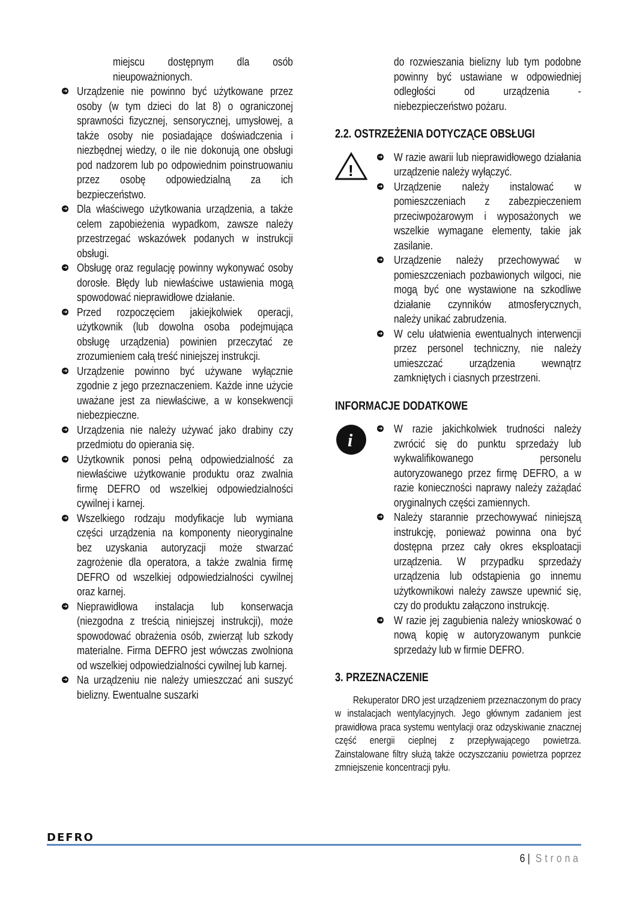miejscu dostępnym dla osób nieupoważnionych.
➜ Urządzenie nie powinno być użytkowane przez osoby (w tym dzieci do lat 8) o ograniczonej sprawności fizycznej, sensorycznej, umysłowej, a także osoby nie posiadające doświadczenia i niezbędnej wiedzy, o ile nie dokonują one obsługi pod nadzorem lub po odpowiednim poinstruowaniu przez osobę odpowiedzialną za ich bezpieczeństwo.
➜ Dla właściwego użytkowania urządzenia, a także celem zapobieżenia wypadkom, zawsze należy przestrzegać wskazówek podanych w instrukcji obsługi.
➜ Obsługę oraz regulację powinny wykonywać osoby dorosłe. Błędy lub niewłaściwe ustawienia mogą spowodować nieprawidłowe działanie.
➜ Przed rozpoczęciem jakiejkolwiek operacji, użytkownik (lub dowolna osoba podejmująca obsługę urządzenia) powinien przeczytać ze zrozumieniem całą treść niniejszej instrukcji.
➜ Urządzenie powinno być używane wyłącznie zgodnie z jego przeznaczeniem. Każde inne użycie uważane jest za niewłaściwe, a w konsekwencji niebezpieczne.
➜ Urządzenia nie należy używać jako drabiny czy przedmiotu do opierania się.
➜ Użytkownik ponosi pełną odpowiedzialność za niewłaściwe użytkowanie produktu oraz zwalnia firmę DEFRO od wszelkiej odpowiedzialności cywilnej i karnej.
➜ Wszelkiego rodzaju modyfikacje lub wymiana części urządzenia na komponenty nieoryginalne bez uzyskania autoryzacji może stwarzać zagrożenie dla operatora, a także zwalnia firmę DEFRO od wszelkiej odpowiedzialności cywilnej oraz karnej.
➜ Nieprawidłowa instalacja lub konserwacja (niezgodna z treścią niniejszej instrukcji), może spowodować obrażenia osób, zwierząt lub szkody materialne. Firma DEFRO jest wówczas zwolniona od wszelkiej odpowiedzialności cywilnej lub karnej.
➜ Na urządzeniu nie należy umieszczać ani suszyć bielizny. Ewentualne suszarki
do rozwieszania bielizny lub tym podobne powinny być ustawiane w odpowiedniej odległości od urządzenia - niebezpieczeństwo pożaru.
2.2. OSTRZEŻENIA DOTYCZĄCE OBSŁUGI
!
➜ W razie awarii lub nieprawidłowego działania urządzenie należy wyłączyć.
➜ Urządzenie należy instalować w pomieszczeniach z zabezpieczeniem przeciwpożarowym i wyposażonych we wszelkie wymagane elementy, takie jak zasilanie.
➜ Urządzenie należy przechowywać w pomieszczeniach pozbawionych wilgoci, nie mogą być one wystawione na szkodliwe działanie czynników atmosferycznych, należy unikać zabrudzenia.
➜ W celu ułatwienia ewentualnych interwencji przez personel techniczny, nie należy umieszczać urządzenia wewnątrz zamkniętych i ciasnych przestrzeni.
INFORMACJE DODATKOWE
i
➜ W razie jakichkolwiek trudności należy zwrócić się do punktu sprzedaży lub wykwalifikowanego personelu autoryzowanego przez firmę DEFRO, a w razie konieczności naprawy należy zażądać oryginalnych części zamiennych.
➜ Należy starannie przechowywać niniejszą instrukcję, ponieważ powinna ona być dostępna przez cały okres eksploatacji urządzenia. W przypadku sprzedaży urządzenia lub odstąpienia go innemu użytkownikowi należy zawsze upewnić się, czy do produktu załączono instrukcję.
➜ W razie jej zagubienia należy wnioskować o nową kopię w autoryzowanym punkcie sprzedaży lub w firmie DEFRO.
3. PRZEZNACZENIE
Rekuperator DRO jest urządzeniem przeznaczonym do pracy w instalacjach wentylacyjnych. Jego głównym zadaniem jest prawidłowa praca systemu wentylacji oraz odzyskiwanie znacznej część energii cieplnej z przepływającego powietrza. Zainstalowane filtry służą także oczyszczaniu powietrza poprzez zmniejszenie koncentracji pyłu.
DEFRO
6 | Strona